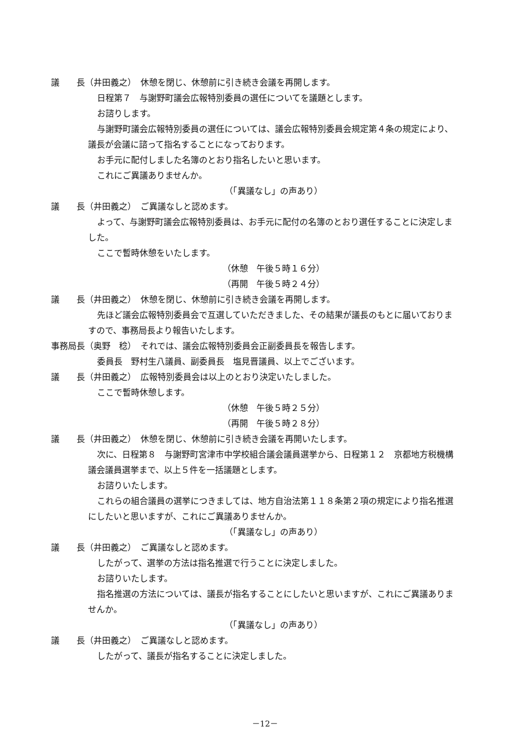議　　長（井田義之）　休憩を閉じ、休憩前に引き続き会議を再開します。
日程第７　与謝野町議会広報特別委員の選任についてを議題とします。
お諮りします。
与謝野町議会広報特別委員の選任については、議会広報特別委員会規定第４条の規定により、
議長が会議に諮って指名することになっております。
お手元に配付しました名簿のとおり指名したいと思います。
これにご異議ありませんか。
（「異議なし」の声あり）
議　　長（井田義之）　ご異議なしと認めます。
よって、与謝野町議会広報特別委員は、お手元に配付の名簿のとおり選任することに決定しま
した。
ここで暫時休憩をいたします。
（休憩　午後５時１６分）
（再開　午後５時２４分）
議　　長（井田義之）　休憩を閉じ、休憩前に引き続き会議を再開します。
先ほど議会広報特別委員会で互選していただきました、その結果が議長のもとに届いておりま
すので、事務局長より報告いたします。
事務局長（奥野　稔）　それでは、議会広報特別委員会正副委員長を報告します。
委員長　野村生八議員、副委員長　塩見晋議員、以上でございます。
議　　長（井田義之）　広報特別委員会は以上のとおり決定いたしました。
ここで暫時休憩します。
（休憩　午後５時２５分）
（再開　午後５時２８分）
議　　長（井田義之）　休憩を閉じ、休憩前に引き続き会議を再開いたします。
次に、日程第８　与謝野町宮津市中学校組合議会議員選挙から、日程第１２　京都地方税機構
議会議員選挙まで、以上５件を一括議題とします。
お諮りいたします。
これらの組合議員の選挙につきましては、地方自治法第１１８条第２項の規定により指名推選
にしたいと思いますが、これにご異議ありませんか。
（「異議なし」の声あり）
議　　長（井田義之）　ご異議なしと認めます。
したがって、選挙の方法は指名推選で行うことに決定しました。
お諮りいたします。
指名推選の方法については、議長が指名することにしたいと思いますが、これにご異議ありま
せんか。
（「異議なし」の声あり）
議　　長（井田義之）　ご異議なしと認めます。
したがって、議長が指名することに決定しました。
－12－